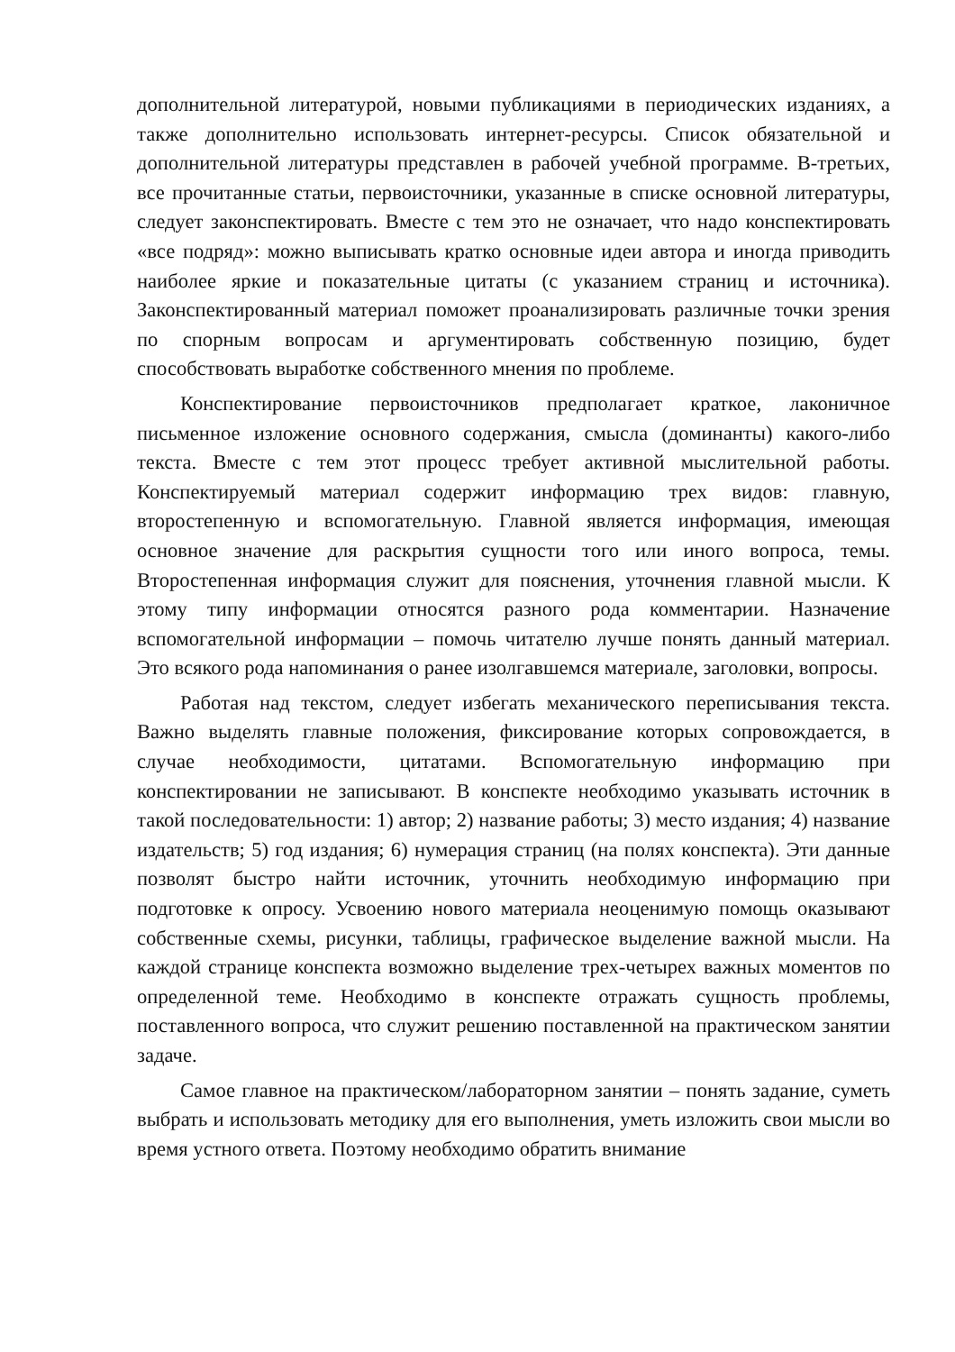дополнительной литературой, новыми публикациями в периодических изданиях, а также дополнительно использовать интернет-ресурсы. Список обязательной и дополнительной литературы представлен в рабочей учебной программе. В-третьих, все прочитанные статьи, первоисточники, указанные в списке основной литературы, следует законспектировать. Вместе с тем это не означает, что надо конспектировать «все подряд»: можно выписывать кратко основные идеи автора и иногда приводить наиболее яркие и показательные цитаты (с указанием страниц и источника). Законспектированный материал поможет проанализировать различные точки зрения по спорным вопросам и аргументировать собственную позицию, будет способствовать выработке собственного мнения по проблеме.
Конспектирование первоисточников предполагает краткое, лаконичное письменное изложение основного содержания, смысла (доминанты) какого-либо текста. Вместе с тем этот процесс требует активной мыслительной работы. Конспектируемый материал содержит информацию трех видов: главную, второстепенную и вспомогательную. Главной является информация, имеющая основное значение для раскрытия сущности того или иного вопроса, темы. Второстепенная информация служит для пояснения, уточнения главной мысли. К этому типу информации относятся разного рода комментарии. Назначение вспомогательной информации – помочь читателю лучше понять данный материал. Это всякого рода напоминания о ранее изолгавшемся материале, заголовки, вопросы.
Работая над текстом, следует избегать механического переписывания текста. Важно выделять главные положения, фиксирование которых сопровождается, в случае необходимости, цитатами. Вспомогательную информацию при конспектировании не записывают. В конспекте необходимо указывать источник в такой последовательности: 1) автор; 2) название работы; 3) место издания; 4) название издательств; 5) год издания; 6) нумерация страниц (на полях конспекта). Эти данные позволят быстро найти источник, уточнить необходимую информацию при подготовке к опросу. Усвоению нового материала неоценимую помощь оказывают собственные схемы, рисунки, таблицы, графическое выделение важной мысли. На каждой странице конспекта возможно выделение трех-четырех важных моментов по определенной теме. Необходимо в конспекте отражать сущность проблемы, поставленного вопроса, что служит решению поставленной на практическом занятии задаче.
Самое главное на практическом/лабораторном занятии – понять задание, суметь выбрать и использовать методику для его выполнения, уметь изложить свои мысли во время устного ответа. Поэтому необходимо обратить внимание